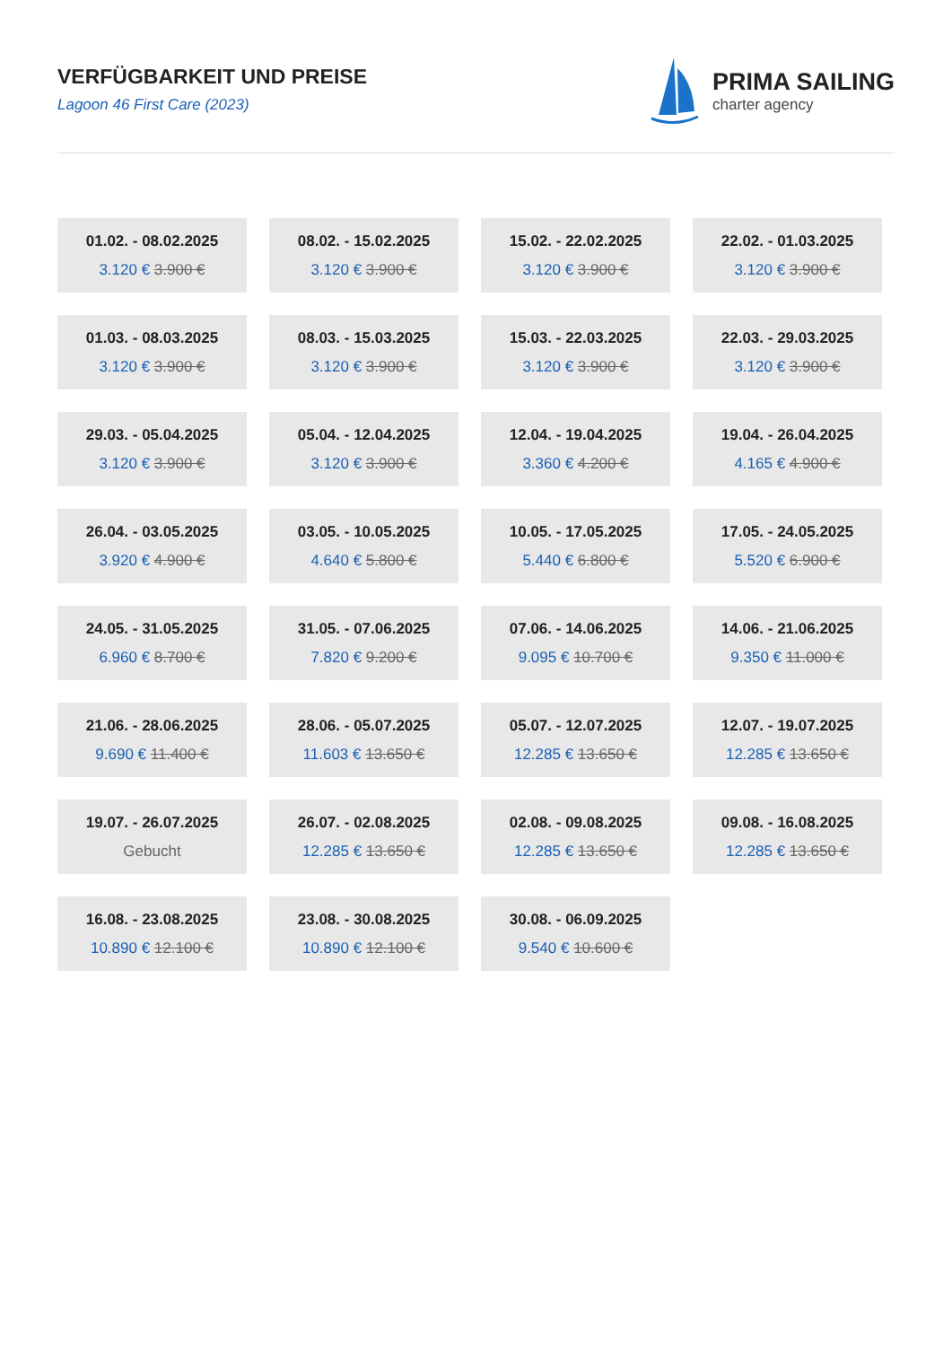VERFÜGBARKEIT UND PREISE
Lagoon 46 First Care (2023)
PRIMA SAILING
charter agency
01.02. - 08.02.2025
3.120 € 3.900 €
08.02. - 15.02.2025
3.120 € 3.900 €
15.02. - 22.02.2025
3.120 € 3.900 €
22.02. - 01.03.2025
3.120 € 3.900 €
01.03. - 08.03.2025
3.120 € 3.900 €
08.03. - 15.03.2025
3.120 € 3.900 €
15.03. - 22.03.2025
3.120 € 3.900 €
22.03. - 29.03.2025
3.120 € 3.900 €
29.03. - 05.04.2025
3.120 € 3.900 €
05.04. - 12.04.2025
3.120 € 3.900 €
12.04. - 19.04.2025
3.360 € 4.200 €
19.04. - 26.04.2025
4.165 € 4.900 €
26.04. - 03.05.2025
3.920 € 4.900 €
03.05. - 10.05.2025
4.640 € 5.800 €
10.05. - 17.05.2025
5.440 € 6.800 €
17.05. - 24.05.2025
5.520 € 6.900 €
24.05. - 31.05.2025
6.960 € 8.700 €
31.05. - 07.06.2025
7.820 € 9.200 €
07.06. - 14.06.2025
9.095 € 10.700 €
14.06. - 21.06.2025
9.350 € 11.000 €
21.06. - 28.06.2025
9.690 € 11.400 €
28.06. - 05.07.2025
11.603 € 13.650 €
05.07. - 12.07.2025
12.285 € 13.650 €
12.07. - 19.07.2025
12.285 € 13.650 €
19.07. - 26.07.2025
Gebucht
26.07. - 02.08.2025
12.285 € 13.650 €
02.08. - 09.08.2025
12.285 € 13.650 €
09.08. - 16.08.2025
12.285 € 13.650 €
16.08. - 23.08.2025
10.890 € 12.100 €
23.08. - 30.08.2025
10.890 € 12.100 €
30.08. - 06.09.2025
9.540 € 10.600 €